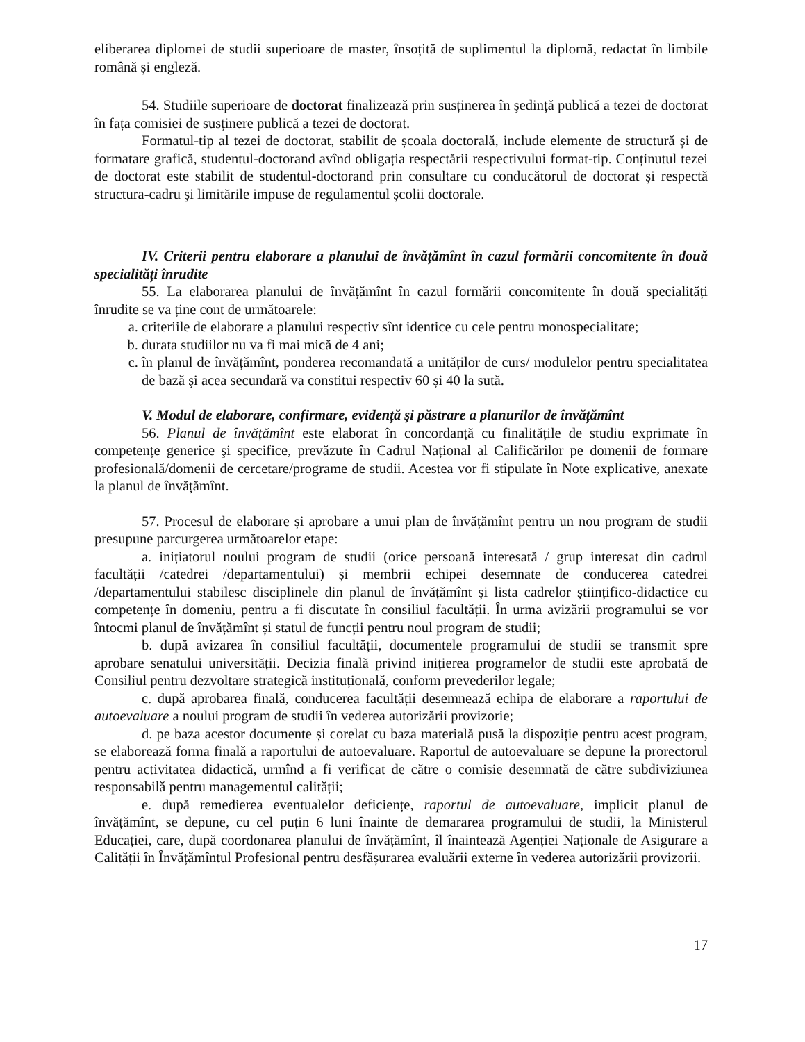eliberarea diplomei de studii superioare de master, însoțită de suplimentul la diplomă, redactat în limbile română şi engleză.
54. Studiile superioare de doctorat finalizează prin susținerea în şedință publică a tezei de doctorat în fața comisiei de susținere publică a tezei de doctorat.
Formatul-tip al tezei de doctorat, stabilit de școala doctorală, include elemente de structură şi de formatare grafică, studentul-doctorand avînd obligația respectării respectivului format-tip. Conținutul tezei de doctorat este stabilit de studentul-doctorand prin consultare cu conducătorul de doctorat şi respectă structura-cadru şi limitările impuse de regulamentul şcolii doctorale.
IV. Criterii pentru elaborare a planului de învățămînt în cazul formării concomitente în două specialități înrudite
55. La elaborarea planului de învățămînt în cazul formării concomitente în două specialități înrudite se va ține cont de următoarele:
a. criteriile de elaborare a planului respectiv sînt identice cu cele pentru monospecialitate;
b. durata studiilor nu va fi mai mică de 4 ani;
c. în planul de învățămînt, ponderea recomandată a unităților de curs/ modulelor pentru specialitatea de bază şi acea secundară va constitui respectiv 60 și 40 la sută.
V. Modul de elaborare, confirmare, evidență şi păstrare a planurilor de învățămînt
56. Planul de învățămînt este elaborat în concordanță cu finalitățile de studiu exprimate în competențe generice şi specifice, prevăzute în Cadrul Național al Calificărilor pe domenii de formare profesională/domenii de cercetare/programe de studii. Acestea vor fi stipulate în Note explicative, anexate la planul de învățămînt.
57. Procesul de elaborare și aprobare a unui plan de învățămînt pentru un nou program de studii presupune parcurgerea următoarelor etape:
a. inițiatorul noului program de studii (orice persoană interesată / grup interesat din cadrul facultății /catedrei /departamentului) și membrii echipei desemnate de conducerea catedrei /departamentului stabilesc disciplinele din planul de învățămînt și lista cadrelor științifico-didactice cu competențe în domeniu, pentru a fi discutate în consiliul facultății. În urma avizării programului se vor întocmi planul de învățămînt și statul de funcții pentru noul program de studii;
b. după avizarea în consiliul facultății, documentele programului de studii se transmit spre aprobare senatului universității. Decizia finală privind inițierea programelor de studii este aprobată de Consiliul pentru dezvoltare strategică instituțională, conform prevederilor legale;
c. după aprobarea finală, conducerea facultății desemnează echipa de elaborare a raportului de autoevaluare a noului program de studii în vederea autorizării provizorie;
d. pe baza acestor documente și corelat cu baza materială pusă la dispoziție pentru acest program, se elaborează forma finală a raportului de autoevaluare. Raportul de autoevaluare se depune la prorectorul pentru activitatea didactică, urmînd a fi verificat de către o comisie desemnată de către subdiviziunea responsabilă pentru managementul calității;
e. după remedierea eventualelor deficiențe, raportul de autoevaluare, implicit planul de învățămînt, se depune, cu cel puțin 6 luni înainte de demararea programului de studii, la Ministerul Educației, care, după coordonarea planului de învățămînt, îl înaintează Agenției Naționale de Asigurare a Calității în Învățămîntul Profesional pentru desfășurarea evaluării externe în vederea autorizării provizorii.
17